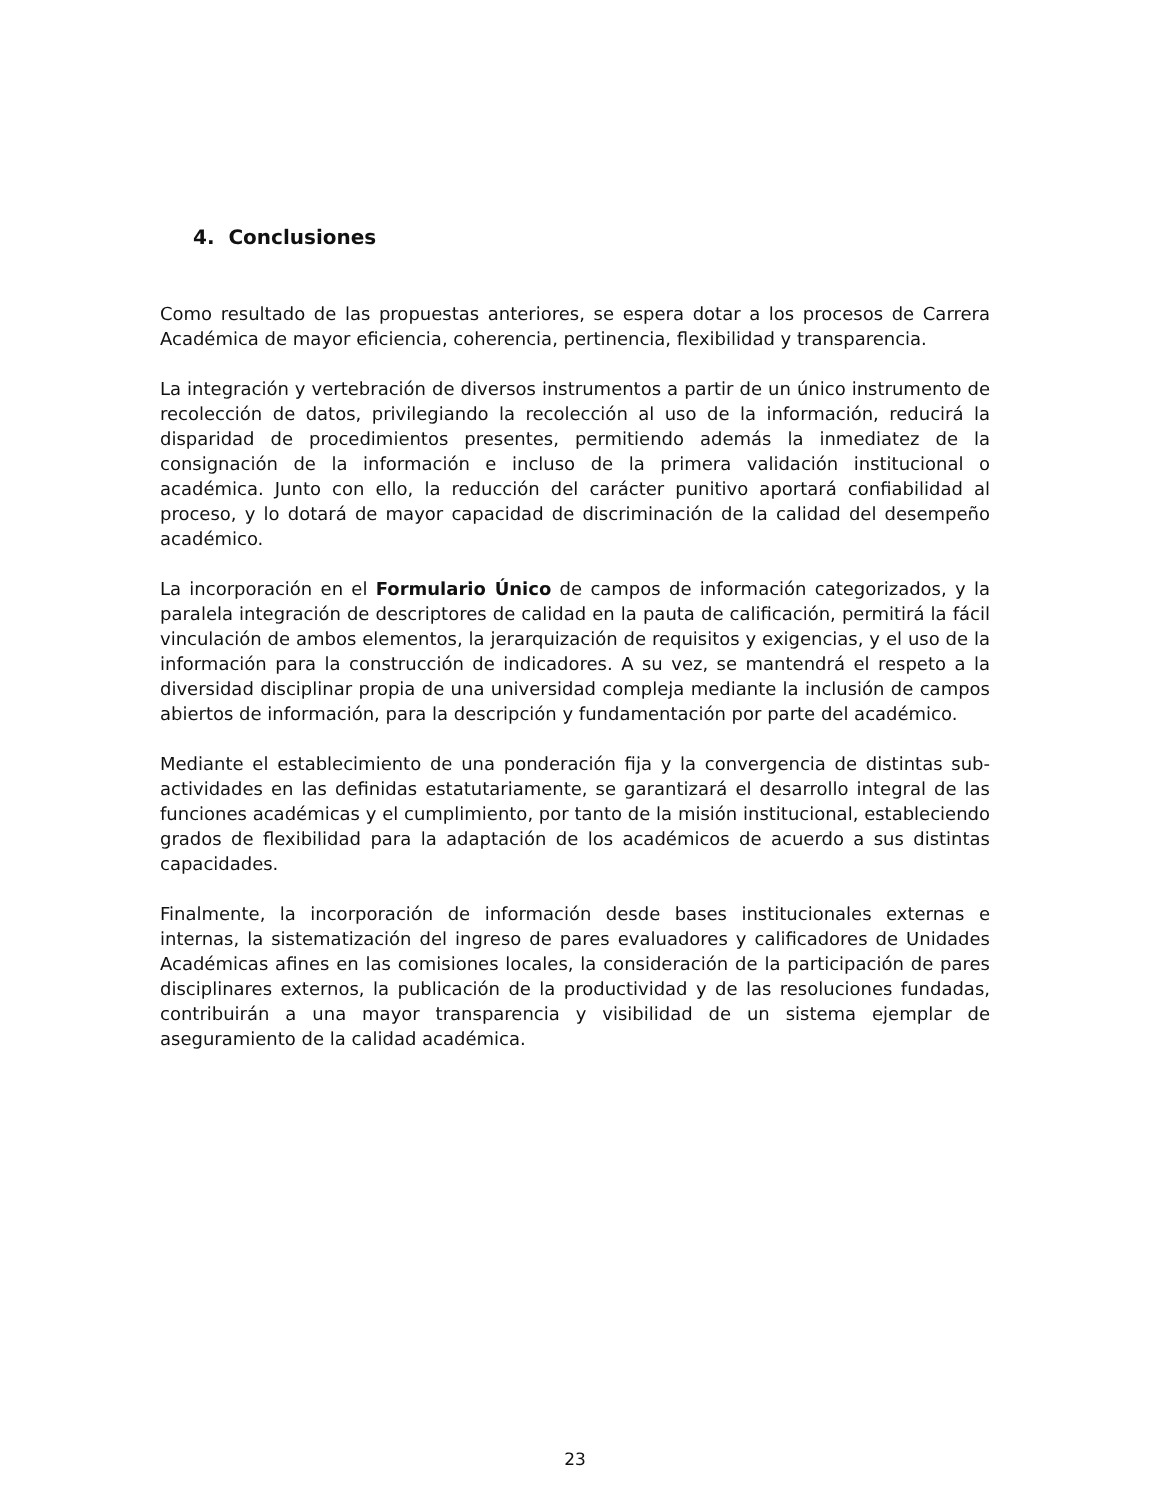4. Conclusiones
Como resultado de las propuestas anteriores, se espera dotar a los procesos de Carrera Académica de mayor eficiencia, coherencia, pertinencia, flexibilidad y transparencia.
La integración y vertebración de diversos instrumentos a partir de un único instrumento de recolección de datos, privilegiando la recolección al uso de la información, reducirá la disparidad de procedimientos presentes, permitiendo además la inmediatez de la consignación de la información e incluso de la primera validación institucional o académica. Junto con ello, la reducción del carácter punitivo aportará confiabilidad al proceso, y lo dotará de mayor capacidad de discriminación de la calidad del desempeño académico.
La incorporación en el Formulario Único de campos de información categorizados, y la paralela integración de descriptores de calidad en la pauta de calificación, permitirá la fácil vinculación de ambos elementos, la jerarquización de requisitos y exigencias, y el uso de la información para la construcción de indicadores. A su vez, se mantendrá el respeto a la diversidad disciplinar propia de una universidad compleja mediante la inclusión de campos abiertos de información, para la descripción y fundamentación por parte del académico.
Mediante el establecimiento de una ponderación fija y la convergencia de distintas sub-actividades en las definidas estatutariamente, se garantizará el desarrollo integral de las funciones académicas y el cumplimiento, por tanto de la misión institucional, estableciendo grados de flexibilidad para la adaptación de los académicos de acuerdo a sus distintas capacidades.
Finalmente, la incorporación de información desde bases institucionales externas e internas, la sistematización del ingreso de pares evaluadores y calificadores de Unidades Académicas afines en las comisiones locales, la consideración de la participación de pares disciplinares externos, la publicación de la productividad y de las resoluciones fundadas, contribuirán a una mayor transparencia y visibilidad de un sistema ejemplar de aseguramiento de la calidad académica.
23